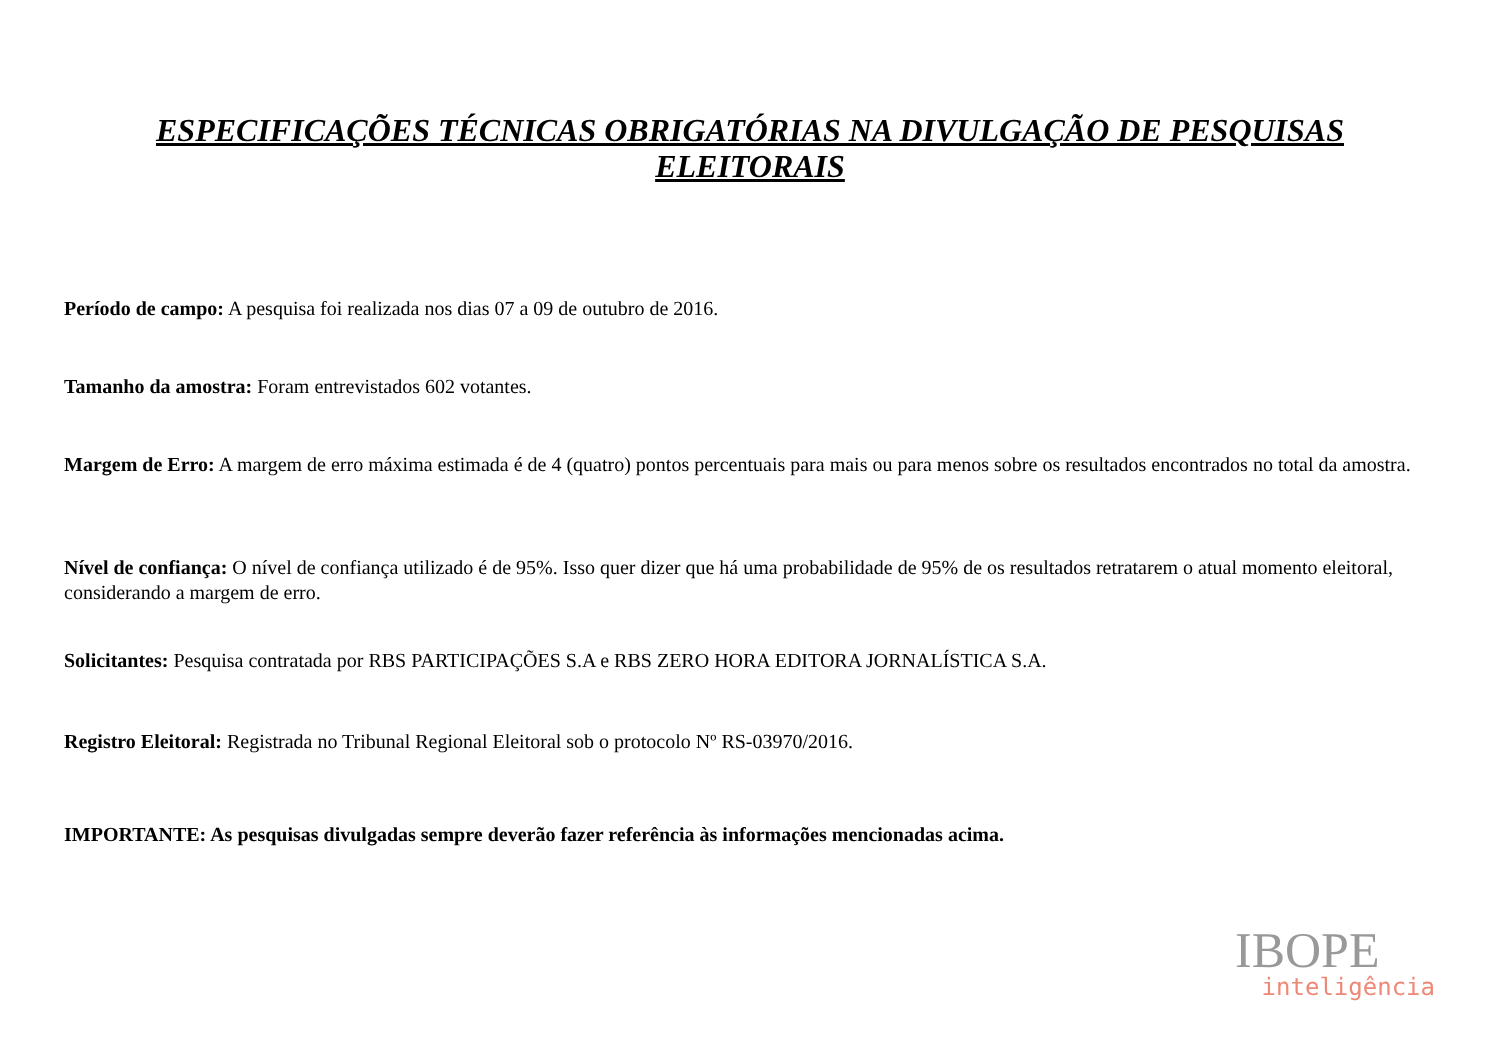ESPECIFICAÇÕES TÉCNICAS OBRIGATÓRIAS NA DIVULGAÇÃO DE PESQUISAS ELEITORAIS
Período de campo: A pesquisa foi realizada nos dias 07 a 09 de outubro de 2016.
Tamanho da amostra: Foram entrevistados 602 votantes.
Margem de Erro: A margem de erro máxima estimada é de 4 (quatro) pontos percentuais para mais ou para menos sobre os resultados encontrados no total da amostra.
Nível de confiança: O nível de confiança utilizado é de 95%. Isso quer dizer que há uma probabilidade de 95% de os resultados retratarem o atual momento eleitoral, considerando a margem de erro.
Solicitantes: Pesquisa contratada por RBS PARTICIPAÇÕES S.A e RBS ZERO HORA EDITORA JORNALÍSTICA S.A.
Registro Eleitoral: Registrada no Tribunal Regional Eleitoral sob o protocolo Nº RS-03970/2016.
IMPORTANTE: As pesquisas divulgadas sempre deverão fazer referência às informações mencionadas acima.
IBOPE
inteligência